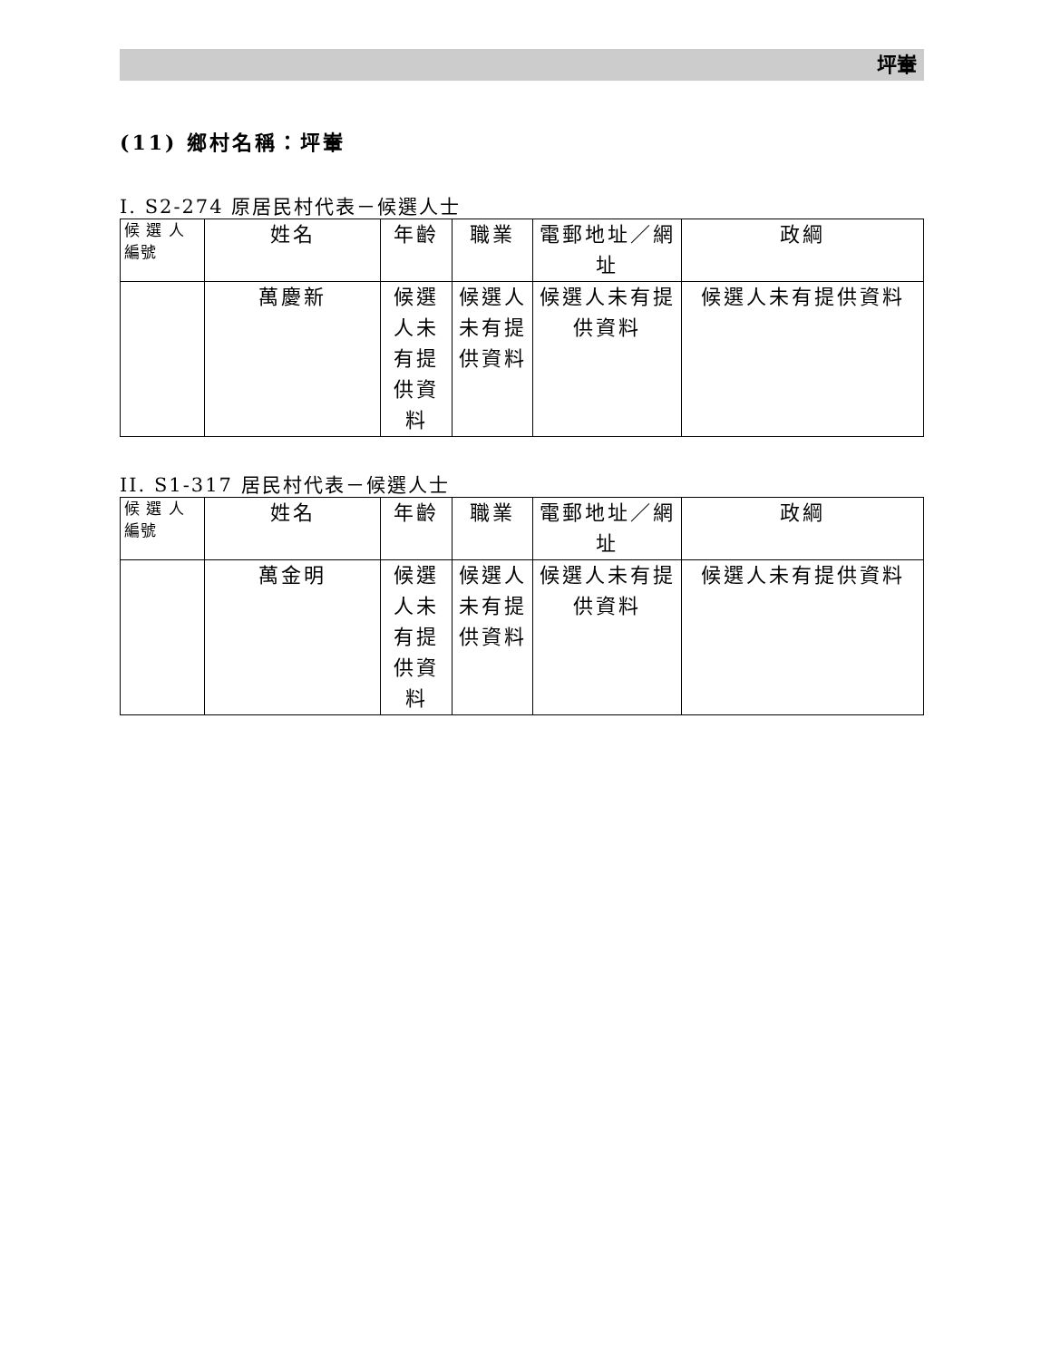坪輋
(11) 鄉村名稱：坪輋
I. S2-274 原居民村代表－候選人士
| 候 選 人編號 | 姓名 | 年齡 | 職業 | 電郵地址／網址 | 政綱 |
| --- | --- | --- | --- | --- | --- |
| | 萬慶新 | 候選人未有提供資料 | 候選人未有提供資料 | 候選人未有提供資料 | 候選人未有提供資料 |
II. S1-317 居民村代表－候選人士
| 候 選 人編號 | 姓名 | 年齡 | 職業 | 電郵地址／網址 | 政綱 |
| --- | --- | --- | --- | --- | --- |
| | 萬金明 | 候選人未有提供資料 | 候選人未有提供資料 | 候選人未有提供資料 | 候選人未有提供資料 |